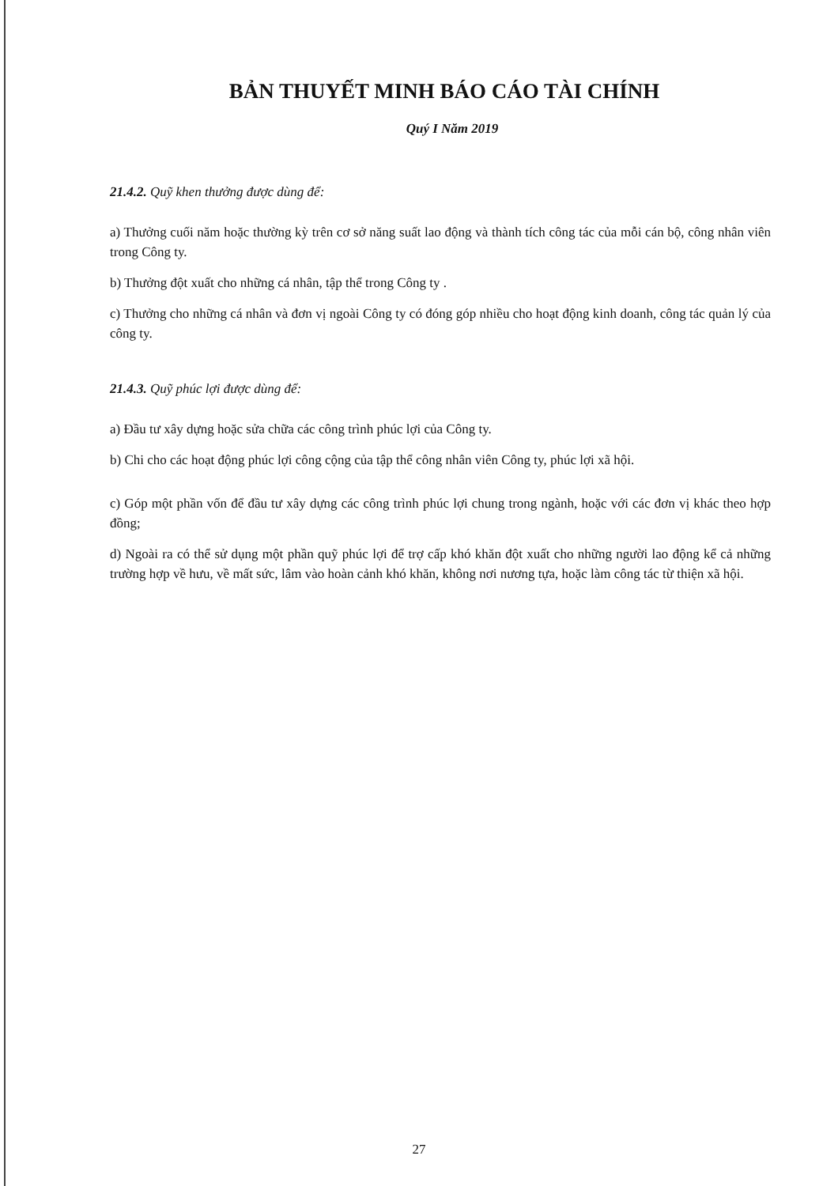BẢN THUYẾT MINH BÁO CÁO TÀI CHÍNH
Quý I Năm 2019
21.4.2. Quỹ khen thưởng được dùng để:
a) Thưởng cuối năm hoặc thường kỳ trên cơ sở năng suất lao động và thành tích công tác của mỗi cán bộ, công nhân viên trong Công ty.
b) Thưởng đột xuất cho những cá nhân, tập thể trong Công ty .
c) Thưởng cho những cá nhân và đơn vị ngoài Công ty có đóng góp nhiều cho hoạt động kinh doanh, công tác quản lý của công ty.
21.4.3. Quỹ phúc lợi được dùng để:
a) Đầu tư xây dựng hoặc sửa chữa các công trình phúc lợi của Công ty.
b) Chi cho các hoạt động phúc lợi công cộng của tập thể công nhân viên Công ty, phúc lợi xã hội.
c) Góp một phần vốn để đầu tư xây dựng các công trình phúc lợi chung trong ngành, hoặc với các đơn vị khác theo hợp đồng;
d) Ngoài ra có thể sử dụng một phần quỹ phúc lợi để trợ cấp khó khăn đột xuất cho những người lao động kể cả những trường hợp về hưu, về mất sức, lâm vào hoàn cảnh khó khăn, không nơi nương tựa, hoặc làm công tác từ thiện xã hội.
27